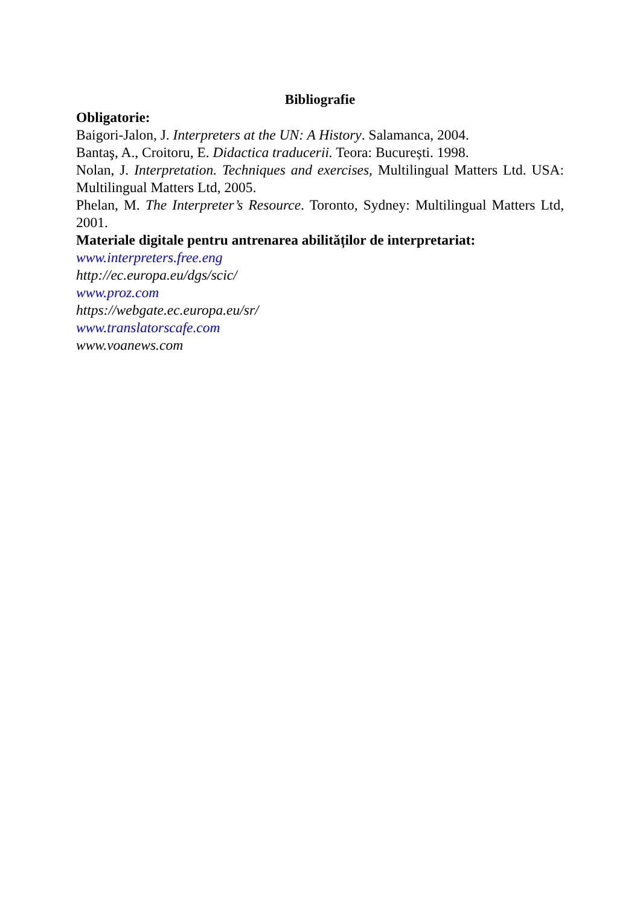Bibliografie
Obligatorie:
Baigori-Jalon, J. Interpreters at the UN: A History. Salamanca, 2004.
Bantaş, A., Croitoru, E. Didactica traducerii. Teora: București. 1998.
Nolan, J. Interpretation. Techniques and exercises, Multilingual Matters Ltd. USA: Multilingual Matters Ltd, 2005.
Phelan, M. The Interpreter’s Resource. Toronto, Sydney: Multilingual Matters Ltd, 2001.
Materiale digitale pentru antrenarea abilităților de interpretariat:
www.interpreters.free.eng
http://ec.europa.eu/dgs/scic/
www.proz.com
https://webgate.ec.europa.eu/sr/
www.translatorscafe.com
www.voanews.com